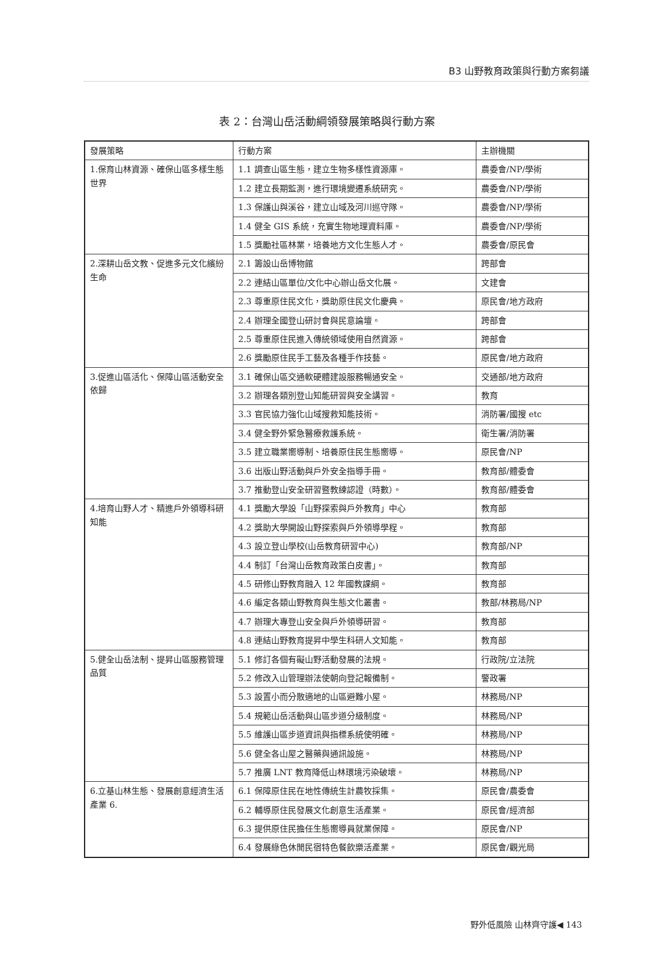B3 山野教育政策與行動方案芻議
表 2：台灣山岳活動綱領發展策略與行動方案
| 發展策略 | 行動方案 | 主辦機關 |
| --- | --- | --- |
| 1.保育山林資源、確保山區多樣生態世界 | 1.1 調查山區生態，建立生物多樣性資源庫。 | 農委會/NP/學術 |
| | 1.2 建立長期監測，進行環境變遷系統研究。 | 農委會/NP/學術 |
| | 1.3 保護山與溪谷，建立山域及河川巡守隊。 | 農委會/NP/學術 |
| | 1.4 健全 GIS 系統，充實生物地理資料庫。 | 農委會/NP/學術 |
| | 1.5 獎勵社區林業，培養地方文化生態人才。 | 農委會/原民會 |
| 2.深耕山岳文教、促進多元文化繽紛生命 | 2.1 籌設山岳博物館 | 跨部會 |
| | 2.2 連結山區單位/文化中心辦山岳文化展。 | 文建會 |
| | 2.3 尊重原住民文化，獎助原住民文化慶典。 | 原民會/地方政府 |
| | 2.4 辦理全國登山研討會與民意論壇。 | 跨部會 |
| | 2.5 尊重原住民進入傳統領域使用自然資源。 | 跨部會 |
| | 2.6 獎勵原住民手工藝及各種手作技藝。 | 原民會/地方政府 |
| 3.促進山區活化、保障山區活動安全依歸 | 3.1 確保山區交通軟硬體建設服務暢通安全。 | 交通部/地方政府 |
| | 3.2 辦理各類別登山知能研習與安全講習。 | 教育 |
| | 3.3 官民協力強化山域搜救知能技術。 | 消防署/國搜 etc |
| | 3.4 健全野外緊急醫療救護系統。 | 衛生署/消防署 |
| | 3.5 建立職業嚮導制、培養原住民生態嚮導。 | 原民會/NP |
| | 3.6 出版山野活動與戶外安全指導手冊。 | 教育部/體委會 |
| | 3.7 推動登山安全研習暨教練認證（時數）。 | 教育部/體委會 |
| 4.培育山野人才、精進戶外領導科研知能 | 4.1 獎勵大學設「山野探索與戶外教育」中心 | 教育部 |
| | 4.2 獎助大學開設山野探索與戶外領導學程。 | 教育部 |
| | 4.3 設立登山學校(山岳教育研習中心) | 教育部/NP |
| | 4.4 制訂「台灣山岳教育政策白皮書」。 | 教育部 |
| | 4.5 研修山野教育融入 12 年國教課綱。 | 教育部 |
| | 4.6 編定各類山野教育與生態文化叢書。 | 教部/林務局/NP |
| | 4.7 辦理大專登山安全與戶外領導研習。 | 教育部 |
| | 4.8 連結山野教育提昇中學生科研人文知能。 | 教育部 |
| 5.健全山岳法制、提昇山區服務管理品質 | 5.1 修訂各個有礙山野活動發展的法規。 | 行政院/立法院 |
| | 5.2 修改入山管理辦法使朝向登記報備制。 | 警政署 |
| | 5.3 設置小而分散適地的山區避難小屋。 | 林務局/NP |
| | 5.4 規範山岳活動與山區步道分級制度。 | 林務局/NP |
| | 5.5 維護山區步道資訊與指標系統使明確。 | 林務局/NP |
| | 5.6 健全各山屋之醫藥與通訊設施。 | 林務局/NP |
| | 5.7 推廣 LNT 教育降低山林環境污染破壞。 | 林務局/NP |
| 6.立基山林生態、發展創意經濟生活產業 6. | 6.1 保障原住民在地性傳統生計農牧採集。 | 原民會/農委會 |
| | 6.2 輔導原住民發展文化創意生活產業。 | 原民會/經濟部 |
| | 6.3 提供原住民擔任生態嚮導員就業保障。 | 原民會/NP |
| | 6.4 發展綠色休閒民宿特色餐飲樂活產業。 | 原民會/觀光局 |
野外低風險 山林齊守護◀ 143